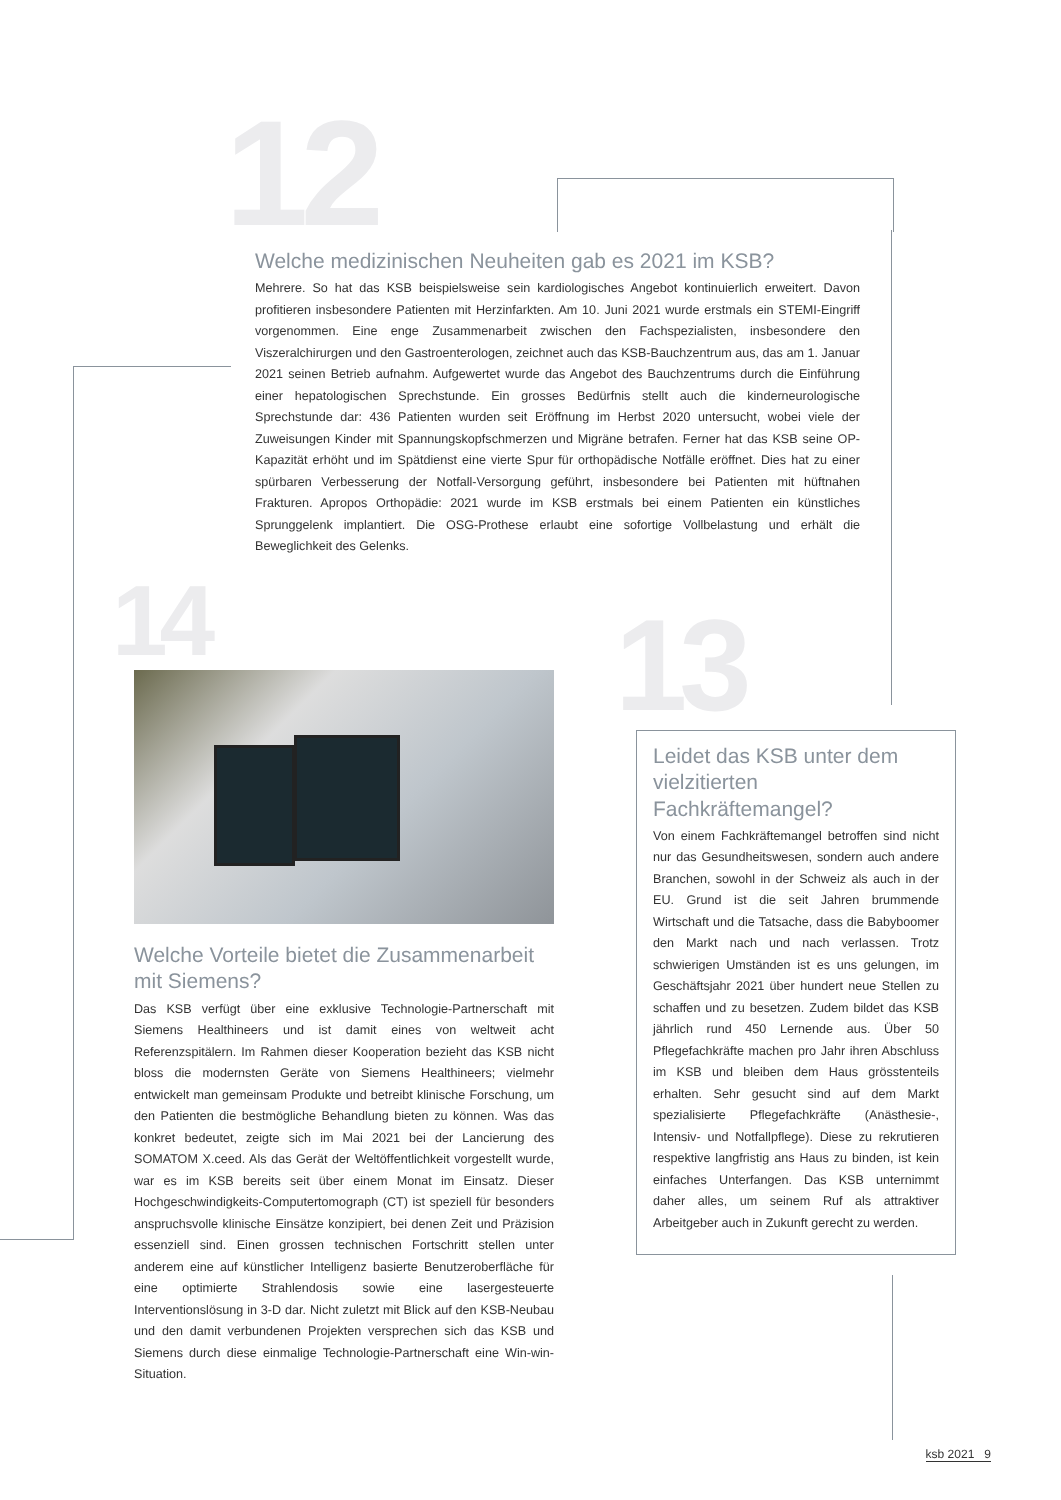12
Welche medizinischen Neuheiten gab es 2021 im KSB?
Mehrere. So hat das KSB beispielsweise sein kardiologisches Angebot kontinuierlich erweitert. Davon profitieren insbesondere Patienten mit Herzinfarkten. Am 10. Juni 2021 wurde erstmals ein STEMI-Eingriff vorgenommen. Eine enge Zusammenarbeit zwischen den Fachspezialisten, insbesondere den Viszeralchirurgen und den Gastroenterologen, zeichnet auch das KSB-Bauchzentrum aus, das am 1. Januar 2021 seinen Betrieb aufnahm. Aufgewertet wurde das Angebot des Bauchzentrums durch die Einführung einer hepatologischen Sprechstunde. Ein grosses Bedürfnis stellt auch die kinderneurologische Sprechstunde dar: 436 Patienten wurden seit Eröffnung im Herbst 2020 untersucht, wobei viele der Zuweisungen Kinder mit Spannungskopfschmerzen und Migräne betrafen. Ferner hat das KSB seine OP-Kapazität erhöht und im Spätdienst eine vierte Spur für orthopädische Notfälle eröffnet. Dies hat zu einer spürbaren Verbesserung der Notfall-Versorgung geführt, insbesondere bei Patienten mit hüftnahen Frakturen. Apropos Orthopädie: 2021 wurde im KSB erstmals bei einem Patienten ein künstliches Sprunggelenk implantiert. Die OSG-Prothese erlaubt eine sofortige Vollbelastung und erhält die Beweglichkeit des Gelenks.
14 13
Welche Vorteile bietet die Zusammenarbeit mit Siemens?
Das KSB verfügt über eine exklusive Technologie-Partnerschaft mit Siemens Healthineers und ist damit eines von weltweit acht Referenzspitälern. Im Rahmen dieser Kooperation bezieht das KSB nicht bloss die modernsten Geräte von Siemens Healthineers; vielmehr entwickelt man gemeinsam Produkte und betreibt klinische Forschung, um den Patienten die bestmögliche Behandlung bieten zu können. Was das konkret bedeutet, zeigte sich im Mai 2021 bei der Lancierung des SOMATOM X.ceed. Als das Gerät der Weltöffentlichkeit vorgestellt wurde, war es im KSB bereits seit über einem Monat im Einsatz. Dieser Hochgeschwindigkeits-Computertomograph (CT) ist speziell für besonders anspruchsvolle klinische Einsätze konzipiert, bei denen Zeit und Präzision essenziell sind. Einen grossen technischen Fortschritt stellen unter anderem eine auf künstlicher Intelligenz basierte Benutzeroberfläche für eine optimierte Strahlendosis sowie eine lasergesteuerte Interventionslösung in 3-D dar. Nicht zuletzt mit Blick auf den KSB-Neubau und den damit verbundenen Projekten versprechen sich das KSB und Siemens durch diese einmalige Technologie-Partnerschaft eine Win-win-Situation.
Leidet das KSB unter dem vielzitierten Fachkräftemangel?
Von einem Fachkräftemangel betroffen sind nicht nur das Gesundheitswesen, sondern auch andere Branchen, sowohl in der Schweiz als auch in der EU. Grund ist die seit Jahren brummende Wirtschaft und die Tatsache, dass die Babyboomer den Markt nach und nach verlassen. Trotz schwierigen Umständen ist es uns gelungen, im Geschäftsjahr 2021 über hundert neue Stellen zu schaffen und zu besetzen. Zudem bildet das KSB jährlich rund 450 Lernende aus. Über 50 Pflegefachkräfte machen pro Jahr ihren Abschluss im KSB und bleiben dem Haus grösstenteils erhalten. Sehr gesucht sind auf dem Markt spezialisierte Pflegefachkräfte (Anästhesie-, Intensiv- und Notfallpflege). Diese zu rekrutieren respektive langfristig ans Haus zu binden, ist kein einfaches Unterfangen. Das KSB unternimmt daher alles, um seinem Ruf als attraktiver Arbeitgeber auch in Zukunft gerecht zu werden.
ksb 2021 9